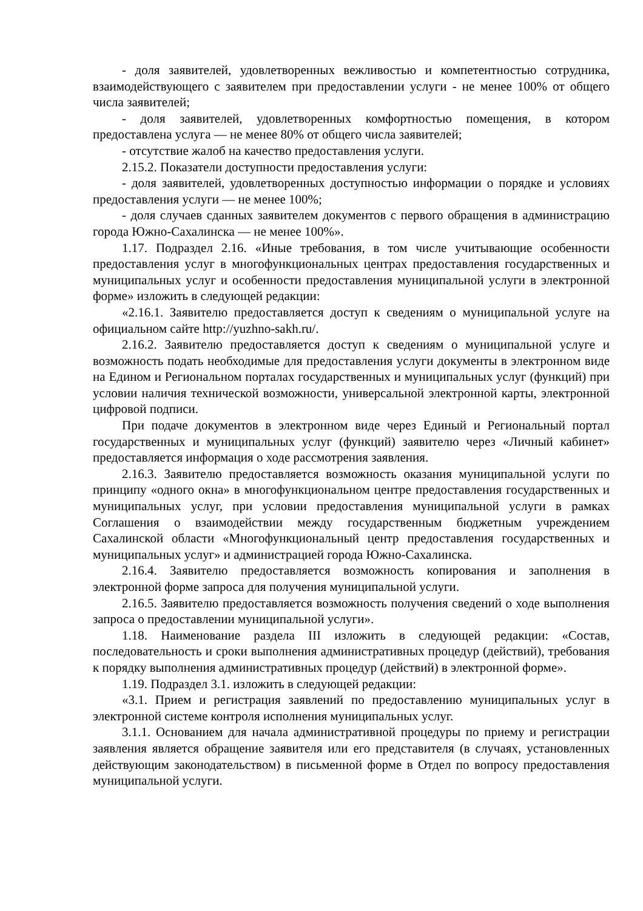- доля заявителей, удовлетворенных вежливостью и компетентностью сотрудника, взаимодействующего с заявителем при предоставлении услуги - не менее 100% от общего числа заявителей;
- доля заявителей, удовлетворенных комфортностью помещения, в котором предоставлена услуга — не менее 80% от общего числа заявителей;
- отсутствие жалоб на качество предоставления услуги.
2.15.2. Показатели доступности предоставления услуги:
- доля заявителей, удовлетворенных доступностью информации о порядке и условиях предоставления услуги — не менее 100%;
- доля случаев сданных заявителем документов с первого обращения в администрацию города Южно-Сахалинска — не менее 100%».
1.17. Подраздел 2.16. «Иные требования, в том числе учитывающие особенности предоставления услуг в многофункциональных центрах предоставления государственных и муниципальных услуг и особенности предоставления муниципальной услуги в электронной форме» изложить в следующей редакции:
«2.16.1. Заявителю предоставляется доступ к сведениям о муниципальной услуге на официальном сайте http://yuzhno-sakh.ru/.
2.16.2. Заявителю предоставляется доступ к сведениям о муниципальной услуге и возможность подать необходимые для предоставления услуги документы в электронном виде на Едином и Региональном порталах государственных и муниципальных услуг (функций) при условии наличия технической возможности, универсальной электронной карты, электронной цифровой подписи.
При подаче документов в электронном виде через Единый и Региональный портал государственных и муниципальных услуг (функций) заявителю через «Личный кабинет» предоставляется информация о ходе рассмотрения заявления.
2.16.3. Заявителю предоставляется возможность оказания муниципальной услуги по принципу «одного окна» в многофункциональном центре предоставления государственных и муниципальных услуг, при условии предоставления муниципальной услуги в рамках Соглашения о взаимодействии между государственным бюджетным учреждением Сахалинской области «Многофункциональный центр предоставления государственных и муниципальных услуг» и администрацией города Южно-Сахалинска.
2.16.4. Заявителю предоставляется возможность копирования и заполнения в электронной форме запроса для получения муниципальной услуги.
2.16.5. Заявителю предоставляется возможность получения сведений о ходе выполнения запроса о предоставлении муниципальной услуги».
1.18. Наименование раздела III изложить в следующей редакции: «Состав, последовательность и сроки выполнения административных процедур (действий), требования к порядку выполнения административных процедур (действий) в электронной форме».
1.19. Подраздел 3.1. изложить в следующей редакции:
«3.1. Прием и регистрация заявлений по предоставлению муниципальных услуг в электронной системе контроля исполнения муниципальных услуг.
3.1.1. Основанием для начала административной процедуры по приему и регистрации заявления является обращение заявителя или его представителя (в случаях, установленных действующим законодательством) в письменной форме в Отдел по вопросу предоставления муниципальной услуги.